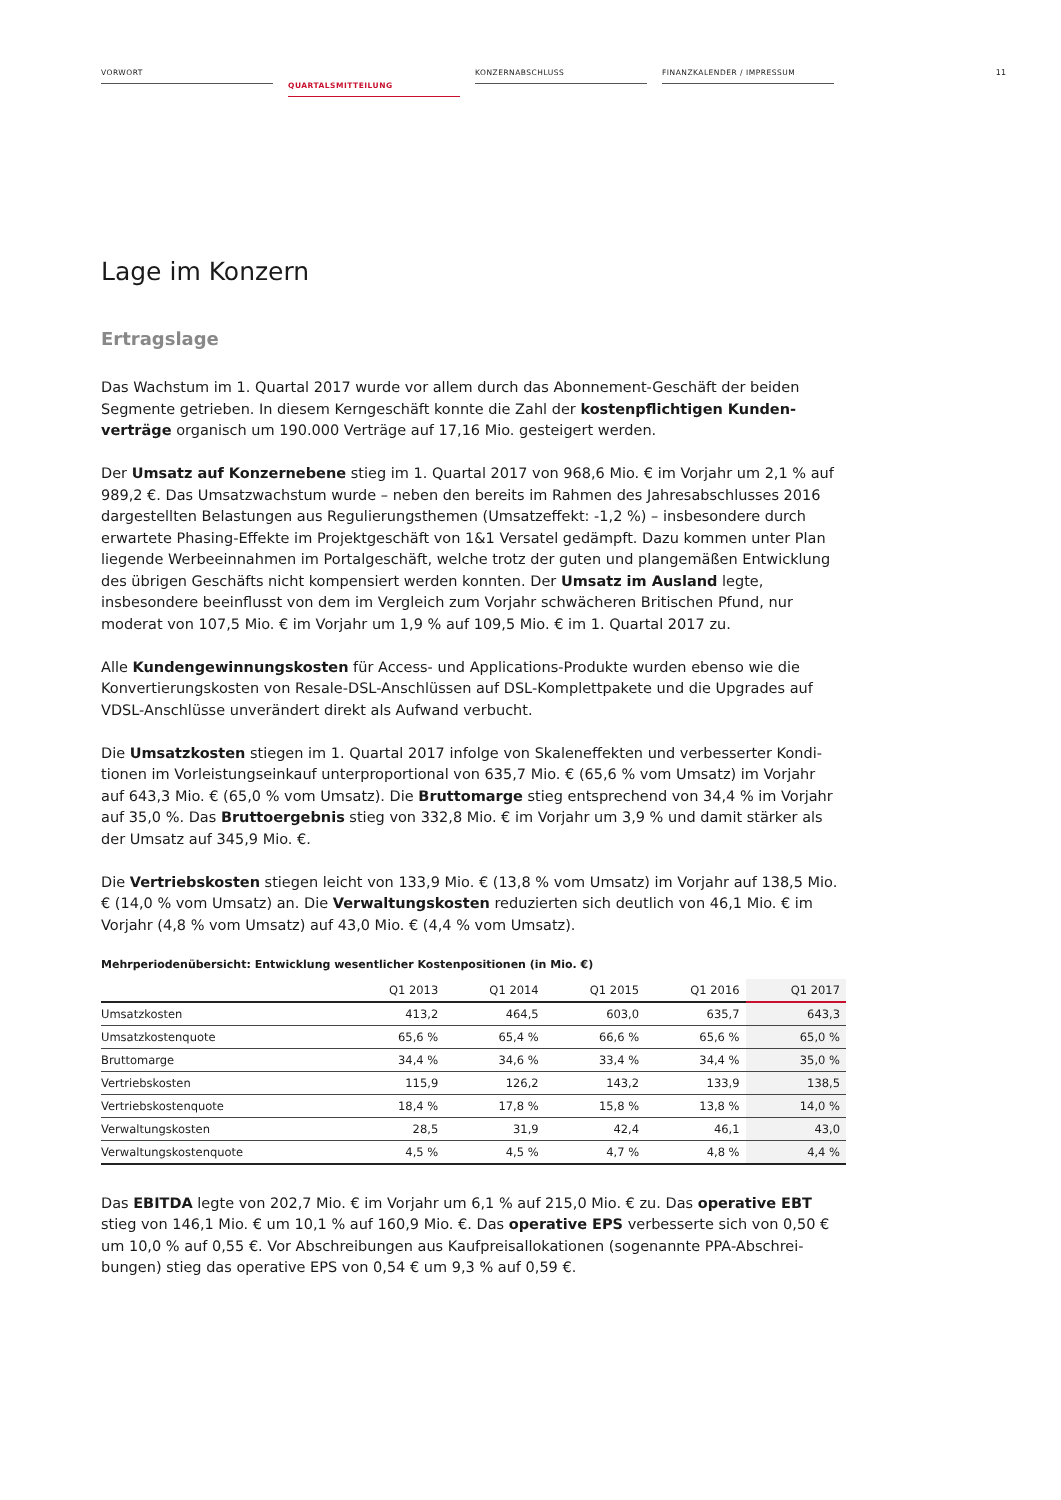VORWORT
QUARTALSMITTEILUNG
KONZERNABSCHLUSS FINANZKALENDER / IMPRESSUM
11
Lage im Konzern
Ertragslage
Das Wachstum im 1. Quartal 2017 wurde vor allem durch das Abonnement-Geschäft der beiden Segmente getrieben. In diesem Kerngeschäft konnte die Zahl der kostenpflichtigen Kunden­verträge organisch um 190.000 Verträge auf 17,16 Mio. gesteigert werden.
Der Umsatz auf Konzernebene stieg im 1. Quartal 2017 von 968,6 Mio. € im Vorjahr um 2,1 % auf 989,2 €. Das Umsatzwachstum wurde – neben den bereits im Rahmen des Jahresabschlusses 2016 dargestellten Belastungen aus Regulierungsthemen (Umsatzeffekt: -1,2 %) – insbesondere durch erwartete Phasing-Effekte im Projektgeschäft von 1&1 Versatel gedämpft. Dazu kommen unter Plan liegende Werbeeinnahmen im Portalgeschäft, welche trotz der guten und plangemäßen Entwick­lung des übrigen Geschäfts nicht kompensiert werden konnten. Der Umsatz im Ausland legte, insbesondere beeinflusst von dem im Vergleich zum Vorjahr schwächeren Britischen Pfund, nur moderat von 107,5 Mio. € im Vorjahr um 1,9 % auf 109,5 Mio. € im 1. Quartal 2017 zu.
Alle Kundengewinnungskosten für Access- und Applications-Produkte wurden ebenso wie die Konvertierungskosten von Resale-DSL-Anschlüssen auf DSL-Komplettpakete und die Upgrades auf VDSL-Anschlüsse unverändert direkt als Aufwand verbucht.
Die Umsatzkosten stiegen im 1. Quartal 2017 infolge von Skaleneffekten und verbesserter Kondi­tionen im Vorleistungseinkauf unterproportional von 635,7 Mio. € (65,6 % vom Umsatz) im Vorjahr auf 643,3 Mio. € (65,0 % vom Umsatz). Die Bruttomarge stieg entsprechend von 34,4 % im Vorjahr auf 35,0 %. Das Bruttoergebnis stieg von 332,8 Mio. € im Vorjahr um 3,9 % und damit stärker als der Umsatz auf 345,9 Mio. €.
Die Vertriebskosten stiegen leicht von 133,9 Mio. € (13,8 % vom Umsatz) im Vorjahr auf 138,5 Mio. € (14,0 % vom Umsatz) an. Die Verwaltungskosten reduzierten sich deutlich von 46,1 Mio. € im Vorjahr (4,8 % vom Umsatz) auf 43,0 Mio. € (4,4 % vom Umsatz).
Mehrperiodenübersicht: Entwicklung wesentlicher Kostenpositionen (in Mio. €)
| | Q1 2013 | Q1 2014 | Q1 2015 | Q1 2016 | Q1 2017 |
| --- | --- | --- | --- | --- | --- |
| Umsatzkosten | 413,2 | 464,5 | 603,0 | 635,7 | 643,3 |
| Umsatzkostenquote | 65,6 % | 65,4 % | 66,6 % | 65,6 % | 65,0 % |
| Bruttomarge | 34,4 % | 34,6 % | 33,4 % | 34,4 % | 35,0 % |
| Vertriebskosten | 115,9 | 126,2 | 143,2 | 133,9 | 138,5 |
| Vertriebskostenquote | 18,4 % | 17,8 % | 15,8 % | 13,8 % | 14,0 % |
| Verwaltungskosten | 28,5 | 31,9 | 42,4 | 46,1 | 43,0 |
| Verwaltungskostenquote | 4,5 % | 4,5 % | 4,7 % | 4,8 % | 4,4 % |
Das EBITDA legte von 202,7 Mio. € im Vorjahr um 6,1 % auf 215,0 Mio. € zu. Das operative EBT stieg von 146,1 Mio. € um 10,1 % auf 160,9 Mio. €. Das operative EPS verbesserte sich von 0,50 € um 10,0 % auf 0,55 €. Vor Abschreibungen aus Kaufpreisallokationen (sogenannte PPA-Abschrei­bungen) stieg das operative EPS von 0,54 € um 9,3 % auf 0,59 €.